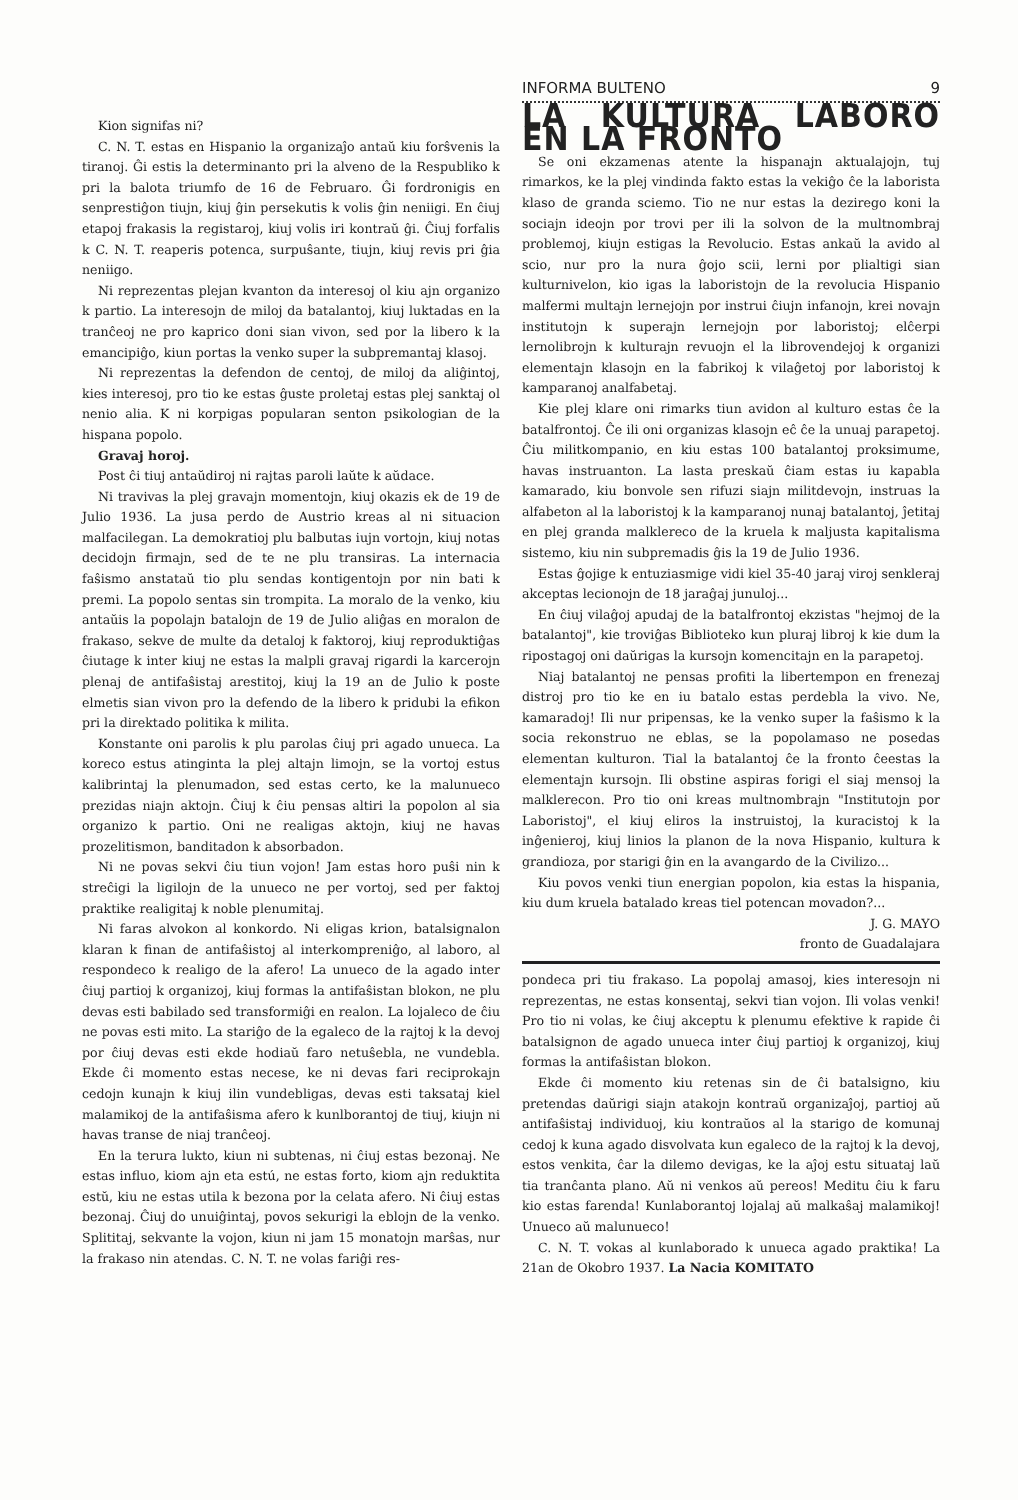Kion signifas ni?
C. N. T. estas en Hispanio la organizaĵo antaŭ kiu forŝvenis la tiranoj. Ĝi estis la determinanto pri la alveno de la Respubliko k pri la balota triumfo de 16 de Februaro. Ĝi fordronigis en senprestiĝon tiujn, kiuj ĝin persekutis k volis ĝin neniigi. En ĉiuj etapoj frakasis la registaroj, kiuj volis iri kontraŭ ĝi. Ĉiuj forfalis k C. N. T. reaperis potenca, surpuŝante, tiujn, kiuj revis pri ĝia neniigo.
Ni reprezentas plejan kvanton da interesoj ol kiu ajn organizo k partio. La interesojn de miloj da batalantoj, kiuj luktadas en la tranĉeoj ne pro kaprico doni sian vivon, sed por la libero k la emancipiĝo, kiun portas la venko super la subpremantaj klasoj.
Ni reprezentas la defendon de centoj, de miloj da aliĝintoj, kies interesoj, pro tio ke estas ĝuste proletaj estas plej sanktaj ol nenio alia. K ni korpigas popularan senton psikologian de la hispana popolo.
Gravaj horoj.
Post ĉi tiuj antaŭdiroj ni rajtas paroli laŭte k aŭdace.
Ni travivas la plej gravajn momentojn, kiuj okazis ek de 19 de Julio 1936. La jusa perdo de Austrio kreas al ni situacion malfacilegan. La demokratioj plu balbutas iujn vortojn, kiuj notas decidojn firmajn, sed de te ne plu transiras. La internacia faŝismo anstataŭ tio plu sendas kontigentojn por nin bati k premi. La popolo sentas sin trompita. La moralo de la venko, kiu antaŭis la popolajn batalojn de 19 de Julio aliĝas en moralon de frakaso, sekve de multe da detaloj k faktoroj, kiuj reproduktiĝas ĉiutage k inter kiuj ne estas la malpli gravaj rigardi la karcerojn plenaj de antifaŝistaj arestitoj, kiuj la 19 an de Julio k poste elmetis sian vivon pro la defendo de la libero k pridubi la efikon pri la direktado politika k milita.
Konstante oni parolis k plu parolas ĉiuj pri agado unueca. La koreco estus atinginta la plej altajn limojn, se la vortoj estus kalibrintaj la plenumadon, sed estas certo, ke la malunueco prezidas niajn aktojn. Ĉiuj k ĉiu pensas altiri la popolon al sia organizo k partio. Oni ne realigas aktojn, kiuj ne havas prozelitismon, banditadon k absorbadon.
Ni ne povas sekvi ĉiu tiun vojon! Jam estas horo puŝi nin k streĉigi la ligilojn de la unueco ne per vortoj, sed per faktoj praktike realigitaj k noble plenumitaj.
Ni faras alvokon al konkordo. Ni eligas krion, batalsignalon klaran k finan de antifaŝistoj al interkompreniĝo, al laboro, al respondeco k realigo de la afero! La unueco de la agado inter ĉiuj partioj k organizoj, kiuj formas la antifaŝistan blokon, ne plu devas esti babilado sed transformiĝi en realon. La lojaleco de ĉiu ne povas esti mito. La stariĝo de la egaleco de la rajtoj k la devoj por ĉiuj devas esti ekde hodiaŭ faro netuŝebla, ne vundebla. Ekde ĉi momento estas necese, ke ni devas fari reciprokajn cedojn kunajn k kiuj ilin vundebligas, devas esti taksataj kiel malamikoj de la antifaŝisma afero k kunlborantoj de tiuj, kiujn ni havas transe de niaj tranĉeoj.
En la terura lukto, kiun ni subtenas, ni ĉiuj estas bezonaj. Ne estas influo, kiom ajn eta estú, ne estas forto, kiom ajn reduktita estŭ, kiu ne estas utila k bezona por la celata afero. Ni ĉiuj estas bezonaj. Ĉiuj do unuiĝintaj, povos sekurigi la eblojn de la venko. Splititaj, sekvante la vojon, kiun ni jam 15 monatojn marŝas, nur la frakaso nin atendas. C. N. T. ne volas fariĝi res-
INFORMA BULTENO 9
LA KULTURA LABORO EN LA FRONTO
Se oni ekzamenas atente la hispanajn aktualajojn, tuj rimarkos, ke la plej vindinda fakto estas la vekiĝo ĉe la laborista klaso de granda sciemo. Tio ne nur estas la deziregо koni la sociajn ideojn por trovi per ili la solvon de la multnombraj problemoj, kiujn estigas la Revolucio. Estas ankaŭ la avido al scio, nur pro la nura ĝojo scii, lerni por plialtigi sian kulturnivelon, kio igas la laboristojn de la revolucia Hispanio malfermi multajn lernejojn por instrui ĉiujn infanojn, krei novajn institutojn k superajn lernejojn por laboristoj; elĉerpi lernolibrojn k kulturajn revuojn el la librovendejoj k organizi elementajn klasojn en la fabrikoj k vilaĝetoj por laboristoj k kamparanoj analfabetaj.
Kie plej klare oni rimarks tiun avidon al kulturo estas ĉe la batalfrontoj. Ĉe ili oni organizas klasojn eĉ ĉe la unuaj parapetoj. Ĉiu militkompanio, en kiu estas 100 batalantoj proksimume, havas instruanton. La lasta preskaŭ ĉiam estas iu kapabla kamarado, kiu bonvole sen rifuzi siajn militdevojn, instruas la alfabeton al la laboristoj k la kamparanoj nunaj batalantoj, ĵetitaj en plej granda malklereco de la kruela k maljusta kapitalisma sistemo, kiu nin subpremadis ĝis la 19 de Julio 1936.
Estas ĝojige k entuziasmige vidi kiel 35-40 jaraj viroj senkleraj akceptas lecionojn de 18 jaraĝaj junuloj...
En ĉiuj vilaĝoj apudaj de la batalfrontoj ekzistas "hejmoj de la batalantoj", kie troviĝas Biblioteko kun pluraj libroj k kie dum la ripostagoj oni daŭrigas la kursojn komencitajn en la parapetoj.
Niaj batalantoj ne pensas profiti la libertempon en frenezaj distroj pro tio ke en iu batalo estas perdebla la vivo. Ne, kamaradoj! Ili nur pripensas, ke la venko super la faŝismo k la socia rekonstruo ne eblas, se la popolamaso ne posedas elementan kulturon. Tial la batalantoj ĉe la fronto ĉeestas la elementajn kursojn. Ili obstine aspiras forigi el siaj mensoj la malklerecon. Pro tio oni kreas multnombrajn "Institutojn por Laboristoj", el kiuj eliros la instruistoj, la kuracistoj k la inĝenieroj, kiuj linios la planon de la nova Hispanio, kultura k grandioza, por starigi ĝin en la avangardo de la Civilizo...
Kiu povos venki tiun energian popolon, kia estas la hispania, kiu dum kruela batalado kreas tiel potencan movadon?...
J. G. MAYO
fronto de Guadalajara
pondeca pri tiu frakaso. La popolaj amasoj, kies interesojn ni reprezentas, ne estas konsentaj, sekvi tian vojon. Ili volas venki! Pro tio ni volas, ke ĉiuj akceptu k plenumu efektive k rapide ĉi batalsignon de agado unueca inter ĉiuj partioj k organizoj, kiuj formas la antifaŝistan blokon.
Ekde ĉi momento kiu retenas sin de ĉi batalsigno, kiu pretendas daŭrigi siajn atakojn kontraŭ organizaĵoj, partioj aŭ antifaŝistaj individuoj, kiu kontraŭos al la starigo de komunaj cedoj k kuna agado disvolvata kun egaleco de la rajtoj k la devoj, estos venkita, ĉar la dilemo devigas, ke la aĵoj estu situataj laŭ tia tranĉanta plano. Aŭ ni venkos aŭ pereos! Meditu ĉiu k faru kio estas farenda! Kunlaborantoj lojalaj aŭ malkaŝaj malamikoj! Unueco aŭ malunueco!
C. N. T. vokas al kunlaborado k unueca agado praktika! La 21an de Okobro 1937. La Nacia KOMITATO